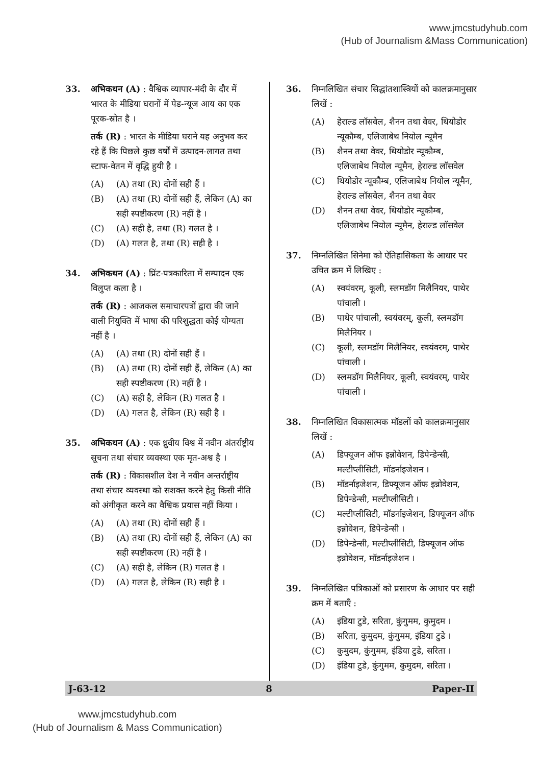www.jmcstudyhub.com
(Hub of Journalism &Mass Communication)
33. अभिकथन (A) : वैश्विक व्यापार-मंदी के दौर में भारत के मीडिया घरानों में पेड-न्यूज आय का एक पूरक-स्रोत है ।
तर्क (R) : भारत के मीडिया घराने यह अनुभव कर रहे हैं कि पिछले कुछ वर्षों में उत्पादन-लागत तथा स्टाफ-वेतन में वृद्धि हुयी है ।
(A) (A) तथा (R) दोनों सही हैं ।
(B) (A) तथा (R) दोनों सही हैं, लेकिन (A) का सही स्पष्टीकरण (R) नहीं है ।
(C) (A) सही है, तथा (R) गलत है ।
(D) (A) गलत है, तथा (R) सही है ।
34. अभिकथन (A) : प्रिंट-पत्रकारिता में सम्पादन एक विलुप्त कला है ।
तर्क (R) : आजकल समाचारपत्रों द्वारा की जाने वाली नियुक्ति में भाषा की परिशुद्धता कोई योग्यता नहीं है ।
(A) (A) तथा (R) दोनों सही हैं ।
(B) (A) तथा (R) दोनों सही हैं, लेकिन (A) का सही स्पष्टीकरण (R) नहीं है ।
(C) (A) सही है, लेकिन (R) गलत है ।
(D) (A) गलत है, लेकिन (R) सही है ।
35. अभिकथन (A) : एक ध्रुवीय विश्व में नवीन अंतर्राष्ट्रीय सूचना तथा संचार व्यवस्था एक मृत-अश्व है ।
तर्क (R) : विकासशील देश ने नवीन अन्तर्राष्ट्रीय तथा संचार व्यवस्था को सशक्त करने हेतु किसी नीति को अंगीकृत करने का वैश्विक प्रयास नहीं किया ।
(A) (A) तथा (R) दोनों सही हैं ।
(B) (A) तथा (R) दोनों सही हैं, लेकिन (A) का सही स्पष्टीकरण (R) नहीं है ।
(C) (A) सही है, लेकिन (R) गलत है ।
(D) (A) गलत है, लेकिन (R) सही है ।
36. निम्नलिखित संचार सिद्धांतशास्त्रियों को कालक्रमानुसार लिखें :
(A) हेराल्ड लॉसवेल, शैनन तथा वेवर, थियोडोर न्यूकौम्ब, एलिजाबेथ नियोल न्यूमैन
(B) शैनन तथा वेवर, थियोडोर न्यूकौम्ब, एलिजाबेथ नियोल न्यूमैन, हेराल्ड लॉसवेल
(C) थियोडोर न्यूकौम्ब, एलिजाबेथ नियोल न्यूमैन, हेराल्ड लॉसवेल, शैनन तथा वेवर
(D) शैनन तथा वेवर, थियोडोर न्यूकौम्ब, एलिजाबेथ नियोल न्यूमैन, हेराल्ड लॉसवेल
37. निम्नलिखित सिनेमा को ऐतिहासिकता के आधार पर उचित क्रम में लिखिए :
(A) स्वयंवरम्, कूली, स्लमडॉग मिलैनियर, पाथेर पांचाली ।
(B) पाथेर पांचाली, स्वयंवरम्, कूली, स्लमडॉग मिलैनियर ।
(C) कूली, स्लमडॉग मिलैनियर, स्वयंवरम्, पाथेर पांचाली ।
(D) स्लमडॉग मिलैनियर, कूली, स्वयंवरम्, पाथेर पांचाली ।
38. निम्नलिखित विकासात्मक मॉडलों को कालक्रमानुसार लिखें :
(A) डिफ्यूजन ऑफ इन्नोवेशन, डिपेन्डेन्सी, मल्टीप्लीसिटी, मॉडर्नाइजेशन ।
(B) मॉडर्नाइजेशन, डिफ्यूजन ऑफ इन्नोवेशन, डिपेन्डेन्सी, मल्टीप्लीसिटी ।
(C) मल्टीप्लीसिटी, मॉडर्नाइजेशन, डिफ्यूजन ऑफ इन्नोवेशन, डिपेन्डेन्सी ।
(D) डिपेन्डेन्सी, मल्टीप्लीसिटी, डिफ्यूजन ऑफ इन्नोवेशन, मॉडर्नाइजेशन ।
39. निम्नलिखित पत्रिकाओं को प्रसारण के आधार पर सही क्रम में बताएँ :
(A) इंडिया टुडे, सरिता, कुंगुमम, कुमुदम ।
(B) सरिता, कुमुदम, कुंगुमम, इंडिया टुडे ।
(C) कुमुदम, कुंगुमम, इंडिया टुडे, सरिता ।
(D) इंडिया टुडे, कुंगुमम, कुमुदम, सरिता ।
J-63-12 8 Paper-II
www.jmcstudyhub.com
(Hub of Journalism & Mass Communication)